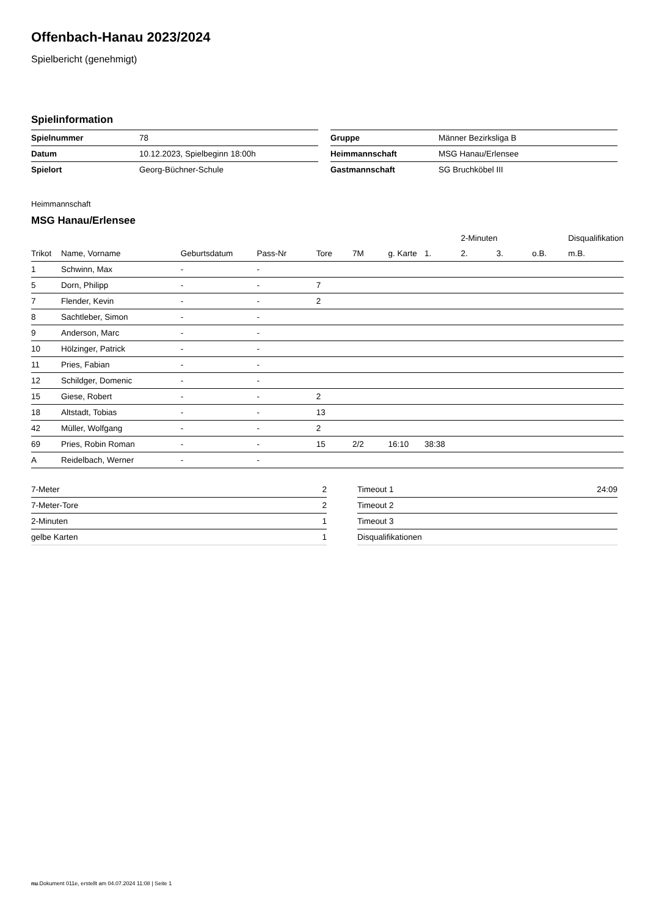Offenbach-Hanau 2023/2024
Spielbericht (genehmigt)
Spielinformation
| Spielnummer | 78 |
| Datum | 10.12.2023, Spielbeginn 18:00h |
| Spielort | Georg-Büchner-Schule |
| Gruppe | Männer Bezirksliga B |
| Heimmannschaft | MSG Hanau/Erlensee |
| Gastmannschaft | SG Bruchköbel III |
Heimmannschaft
MSG Hanau/Erlensee
| | | | | | | | | 2-Minuten | | | Disqualifikation |
| --- | --- | --- | --- | --- | --- | --- | --- | --- | --- | --- | --- |
| Trikot | Name, Vorname | Geburtsdatum | Pass-Nr | Tore | 7M | g. Karte | 1. | 2. | 3. | o.B. | m.B. |
| 1 | Schwinn, Max | - | - | | | | | | | | |
| 5 | Dorn, Philipp | - | - | 7 | | | | | | | |
| 7 | Flender, Kevin | - | - | 2 | | | | | | | |
| 8 | Sachtleber, Simon | - | - | | | | | | | | |
| 9 | Anderson, Marc | - | - | | | | | | | | |
| 10 | Hölzinger, Patrick | - | - | | | | | | | | |
| 11 | Pries, Fabian | - | - | | | | | | | | |
| 12 | Schildger, Domenic | - | - | | | | | | | | |
| 15 | Giese, Robert | - | - | 2 | | | | | | | |
| 18 | Altstadt, Tobias | - | - | 13 | | | | | | | |
| 42 | Müller, Wolfgang | - | - | 2 | | | | | | | |
| 69 | Pries, Robin Roman | - | - | 15 | 2/2 | 16:10 | 38:38 | | | | |
| A | Reidelbach, Werner | - | - | | | | | | | | |
| 7-Meter | 2 |
| 7-Meter-Tore | 2 |
| 2-Minuten | 1 |
| gelbe Karten | 1 |
| Timeout 1 | 24:09 |
| Timeout 2 | |
| Timeout 3 | |
| Disqualifikationen | |
nu.Dokument 011e, erstellt am 04.07.2024 11:08 | Seite 1